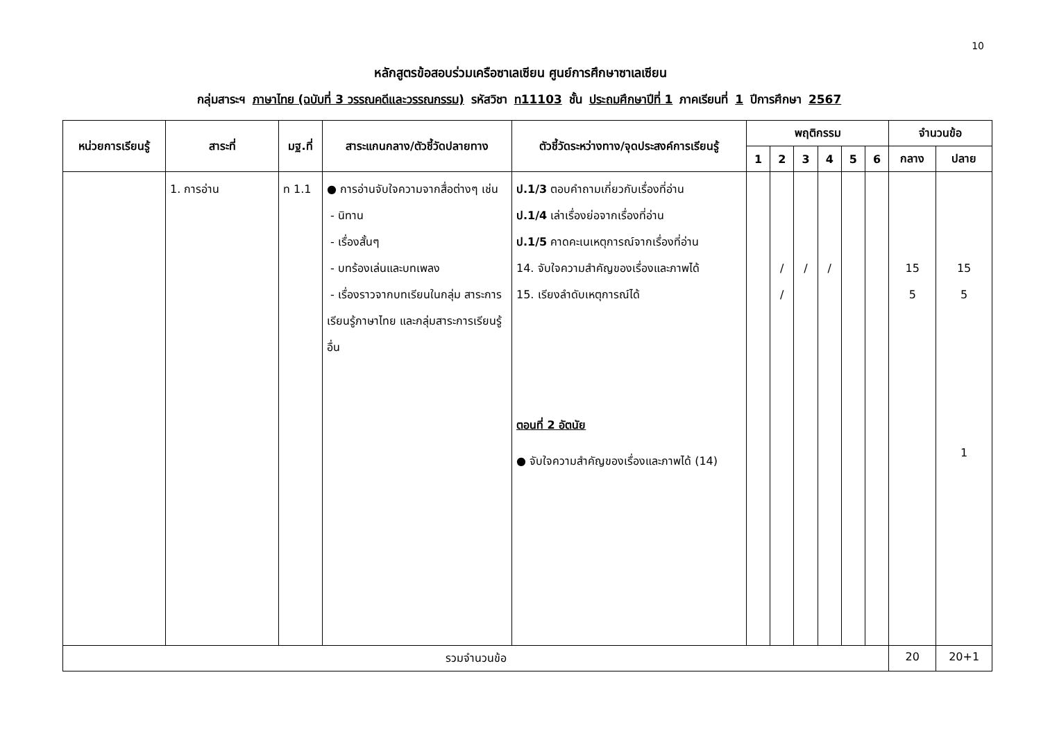10
หลักสูตรข้อสอบร่วมเครือซาเลเซียน ศูนย์การศึกษาซาเลเซียน
กลุ่มสาระฯ ภาษาไทย (ฉบับที่ 3 วรรณคดีและวรรณกรรม) รหัสวิชา ท11103 ชั้น ประถมศึกษาปีที่ 1 ภาคเรียนที่ 1 ปีการศึกษา 2567
| หน่วยการเรียนรู้ | สาระที่ | มฐ.ที่ | สาระแกนกลาง/ตัวชี้วัดปลายทาง | ตัวชี้วัดระหว่างทาง/จุดประสงค์การเรียนรู้ | พฤติกรรม | | | | | | จำนวนข้อ | |
| --- | --- | --- | --- | --- | --- | --- | --- | --- | --- | --- | --- | --- |
| | | | | | 1 | 2 | 3 | 4 | 5 | 6 | กลาง | ปลาย |
| | 1. การอ่าน | ท 1.1 | ● การอ่านจับใจความจากสื่อต่างๆ เช่น - นิทาน - เรื่องสั้นๆ - บทร้องเล่นและบทเพลง - เรื่องราวจากบทเรียนในกลุ่ม สาระการเรียนรู้ภาษาไทย และกลุ่มสาระการเรียนรู้อื่น | ป.1/3 ตอบคำถามเกี่ยวกับเรื่องที่อ่าน ป.1/4 เล่าเรื่องย่อจากเรื่องที่อ่าน ป.1/5 คาดคะเนเหตุการณ์จากเรื่องที่อ่าน 14. จับใจความสำคัญของเรื่องและภาพได้ 15. เรียงลำดับเหตุการณ์ได้ ตอนที่ 2 อัตนัย ● จับใจความสำคัญของเรื่องและภาพได้ (14) | | / / | / | / | | | 15 5 | 15 5 1 |
| รวมจำนวนข้อ | | | | | | | | | | | 20 | 20+1 |